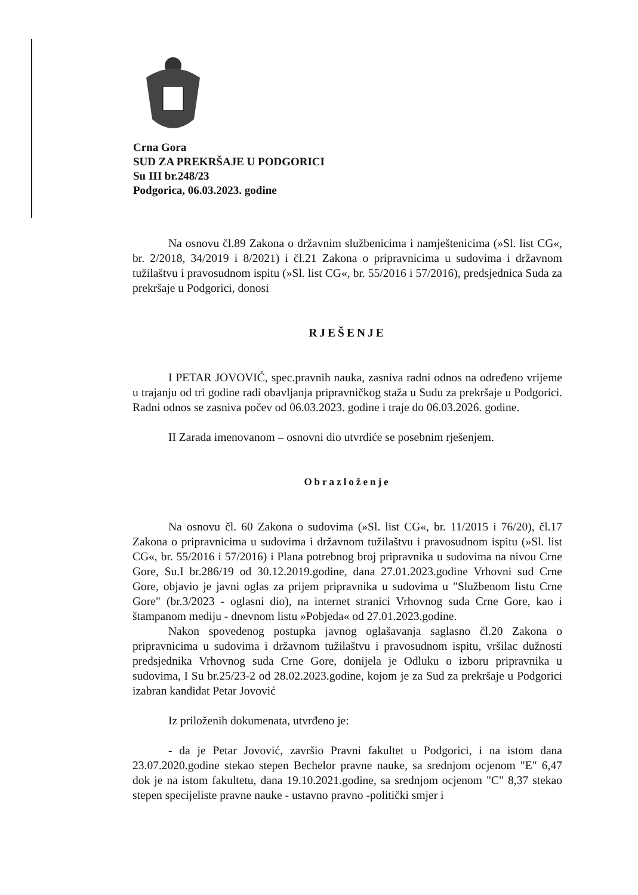Crna Gora
SUD ZA PREKRŠAJE U PODGORICI
Su III br.248/23
Podgorica, 06.03.2023. godine
Na osnovu čl.89 Zakona o državnim službenicima i namještenicima (»Sl. list CG«, br. 2/2018, 34/2019 i 8/2021) i čl.21 Zakona o pripravnicima u sudovima i državnom tužilaštvu i pravosudnom ispitu (»Sl. list CG«, br. 55/2016 i 57/2016), predsjednica Suda za prekršaje u Podgorici, donosi
RJEŠENJE
I PETAR JOVOVIĆ, spec.pravnih nauka, zasniva radni odnos na određeno vrijeme u trajanju od tri godine radi obavljanja pripravničkog staža u Sudu za prekršaje u Podgorici. Radni odnos se zasniva počev od 06.03.2023. godine i traje do 06.03.2026. godine.
II Zarada imenovanom – osnovni dio utvrdiće se posebnim rješenjem.
Obrazloženje
Na osnovu čl. 60 Zakona o sudovima (»Sl. list CG«, br. 11/2015 i 76/20), čl.17 Zakona o pripravnicima u sudovima i državnom tužilaštvu i pravosudnom ispitu (»Sl. list CG«, br. 55/2016 i 57/2016) i Plana potrebnog broj pripravnika u sudovima na nivou Crne Gore, Su.I br.286/19 od 30.12.2019.godine, dana 27.01.2023.godine Vrhovni sud Crne Gore, objavio je javni oglas za prijem pripravnika u sudovima u "Službenom listu Crne Gore" (br.3/2023 - oglasni dio), na internet stranici Vrhovnog suda Crne Gore, kao i štampanom mediju - dnevnom listu »Pobjeda« od 27.01.2023.godine.
Nakon spovedenog postupka javnog oglašavanja saglasno čl.20 Zakona o pripravnicima u sudovima i državnom tužilaštvu i pravosudnom ispitu, vršilac dužnosti predsjednika Vrhovnog suda Crne Gore, donijela je Odluku o izboru pripravnika u sudovima, I Su br.25/23-2 od 28.02.2023.godine, kojom je za Sud za prekršaje u Podgorici izabran kandidat Petar Jovović
Iz priloženih dokumenata, utvrđeno je:
- da je Petar Jovović, završio Pravni fakultet u Podgorici, i na istom dana 23.07.2020.godine stekao stepen Bechelor pravne nauke, sa srednjom ocjenom "E" 6,47 dok je na istom fakultetu, dana 19.10.2021.godine, sa srednjom ocjenom "C" 8,37 stekao stepen specijeliste pravne nauke - ustavno pravno -politički smjer i